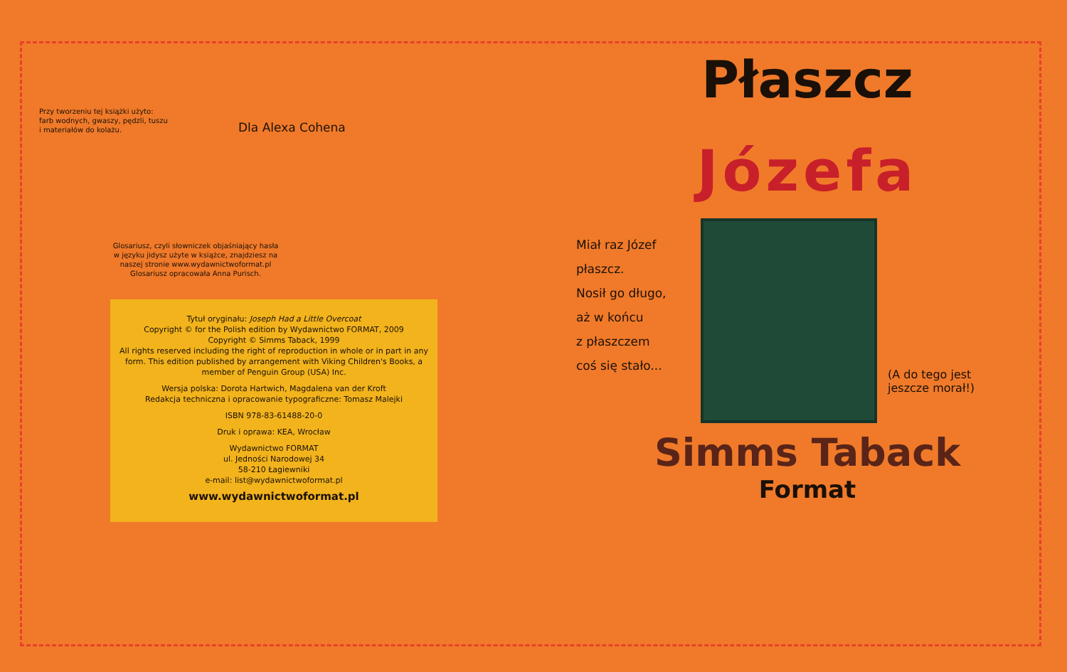Przy tworzeniu tej książki użyto:
farb wodnych, gwaszy, pędzli, tuszu
i materiałów do kolażu.
Dla Alexa Cohena
Glosariusz, czyli słowniczek objaśniający hasła w języku jidysz użyte w książce, znajdziesz na naszej stronie www.wydawnictwoformat.pl Glosariusz opracowała Anna Purisch.
Tytuł oryginału: Joseph Had a Little Overcoat
Copyright © for the Polish edition by Wydawnictwo FORMAT, 2009
Copyright © Simms Taback, 1999
All rights reserved including the right of reproduction in whole or in part in any form. This edition published by arrangement with Viking Children's Books, a member of Penguin Group (USA) Inc.
Wersja polska: Dorota Hartwich, Magdalena van der Kroft
Redakcja techniczna i opracowanie typograficzne: Tomasz Malejki
ISBN 978-83-61488-20-0
Druk i oprawa: KEA, Wrocław
Wydawnictwo FORMAT
ul. Jedności Narodowej 34
58-210 Łagiewniki
e-mail: list@wydawnictwoformat.pl
www.wydawnictwoformat.pl
Płaszcz
Józefa
Miał raz Józef
płaszcz.
Nosił go długo,
aż w końcu
z płaszczem
coś się stało...
(A do tego jest
jeszcze morał!)
Simms Taback
Format